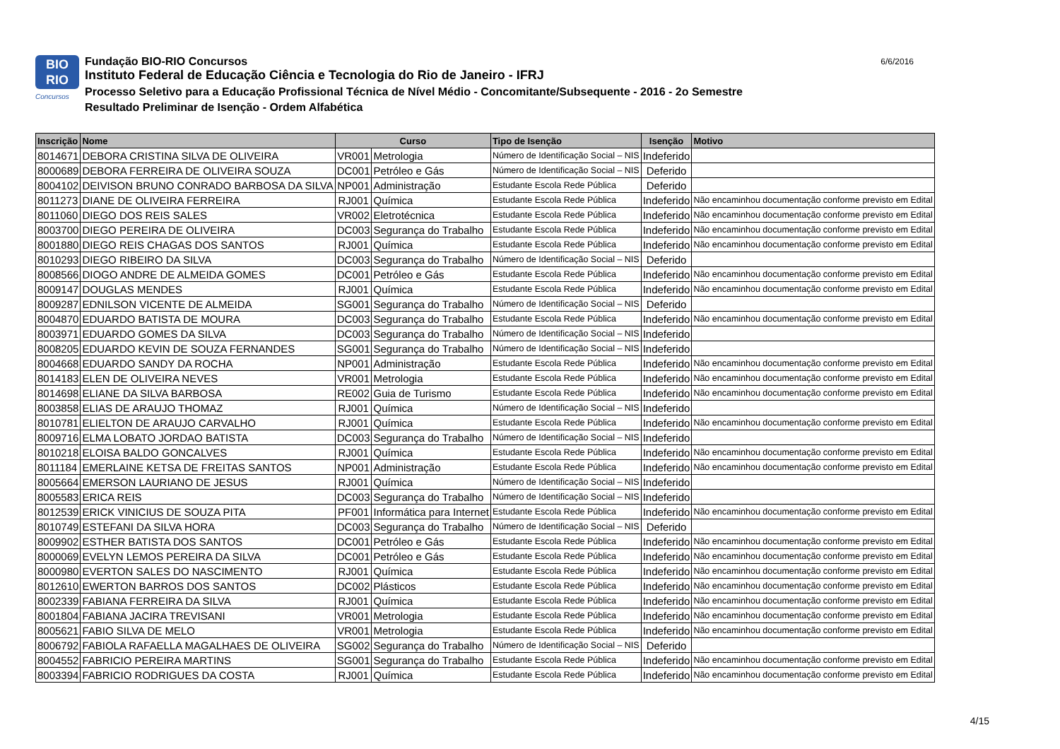BIO
RIO
Concursos
Fundação BIO-RIO Concursos
Instituto Federal de Educação Ciência e Tecnologia do Rio de Janeiro - IFRJ
Processo Seletivo para a Educação Profissional Técnica de Nível Médio - Concomitante/Subsequente - 2016 - 2o Semestre
Resultado Preliminar de Isenção - Ordem Alfabética
6/6/2016
| Inscrição | Nome | Curso | | Tipo de Isenção | Isenção | Motivo |
| --- | --- | --- | --- | --- | --- | --- |
| 8014671 | DEBORA CRISTINA SILVA DE OLIVEIRA | VR001 | Metrologia | Número de Identificação Social – NIS | Indeferido | |
| 8000689 | DEBORA FERREIRA DE OLIVEIRA SOUZA | DC001 | Petróleo e Gás | Número de Identificação Social – NIS | Deferido | |
| 8004102 | DEIVISON BRUNO CONRADO BARBOSA DA SILVA | NP001 | Administração | Estudante Escola Rede Pública | Deferido | |
| 8011273 | DIANE DE OLIVEIRA FERREIRA | RJ001 | Química | Estudante Escola Rede Pública | Indeferido | Não encaminhou documentação conforme previsto em Edital |
| 8011060 | DIEGO DOS REIS SALES | VR002 | Eletrotécnica | Estudante Escola Rede Pública | Indeferido | Não encaminhou documentação conforme previsto em Edital |
| 8003700 | DIEGO PEREIRA DE OLIVEIRA | DC003 | Segurança do Trabalho | Estudante Escola Rede Pública | Indeferido | Não encaminhou documentação conforme previsto em Edital |
| 8001880 | DIEGO REIS CHAGAS DOS SANTOS | RJ001 | Química | Estudante Escola Rede Pública | Indeferido | Não encaminhou documentação conforme previsto em Edital |
| 8010293 | DIEGO RIBEIRO DA SILVA | DC003 | Segurança do Trabalho | Número de Identificação Social – NIS | Deferido | |
| 8008566 | DIOGO ANDRE DE ALMEIDA GOMES | DC001 | Petróleo e Gás | Estudante Escola Rede Pública | Indeferido | Não encaminhou documentação conforme previsto em Edital |
| 8009147 | DOUGLAS MENDES | RJ001 | Química | Estudante Escola Rede Pública | Indeferido | Não encaminhou documentação conforme previsto em Edital |
| 8009287 | EDNILSON VICENTE DE ALMEIDA | SG001 | Segurança do Trabalho | Número de Identificação Social – NIS | Deferido | |
| 8004870 | EDUARDO BATISTA DE MOURA | DC003 | Segurança do Trabalho | Estudante Escola Rede Pública | Indeferido | Não encaminhou documentação conforme previsto em Edital |
| 8003971 | EDUARDO GOMES DA SILVA | DC003 | Segurança do Trabalho | Número de Identificação Social – NIS | Indeferido | |
| 8008205 | EDUARDO KEVIN DE SOUZA FERNANDES | SG001 | Segurança do Trabalho | Número de Identificação Social – NIS | Indeferido | |
| 8004668 | EDUARDO SANDY DA ROCHA | NP001 | Administração | Estudante Escola Rede Pública | Indeferido | Não encaminhou documentação conforme previsto em Edital |
| 8014183 | ELEN DE OLIVEIRA NEVES | VR001 | Metrologia | Estudante Escola Rede Pública | Indeferido | Não encaminhou documentação conforme previsto em Edital |
| 8014698 | ELIANE DA SILVA BARBOSA | RE002 | Guia de Turismo | Estudante Escola Rede Pública | Indeferido | Não encaminhou documentação conforme previsto em Edital |
| 8003858 | ELIAS DE ARAUJO THOMAZ | RJ001 | Química | Número de Identificação Social – NIS | Indeferido | |
| 8010781 | ELIELTON DE ARAUJO CARVALHO | RJ001 | Química | Estudante Escola Rede Pública | Indeferido | Não encaminhou documentação conforme previsto em Edital |
| 8009716 | ELMA LOBATO JORDAO BATISTA | DC003 | Segurança do Trabalho | Número de Identificação Social – NIS | Indeferido | |
| 8010218 | ELOISA BALDO GONCALVES | RJ001 | Química | Estudante Escola Rede Pública | Indeferido | Não encaminhou documentação conforme previsto em Edital |
| 8011184 | EMERLAINE KETSA DE FREITAS SANTOS | NP001 | Administração | Estudante Escola Rede Pública | Indeferido | Não encaminhou documentação conforme previsto em Edital |
| 8005664 | EMERSON LAURIANO DE JESUS | RJ001 | Química | Número de Identificação Social – NIS | Indeferido | |
| 8005583 | ERICA REIS | DC003 | Segurança do Trabalho | Número de Identificação Social – NIS | Indeferido | |
| 8012539 | ERICK VINICIUS DE SOUZA PITA | PF001 | Informática para Internet | Estudante Escola Rede Pública | Indeferido | Não encaminhou documentação conforme previsto em Edital |
| 8010749 | ESTEFANI DA SILVA HORA | DC003 | Segurança do Trabalho | Número de Identificação Social – NIS | Deferido | |
| 8009902 | ESTHER BATISTA DOS SANTOS | DC001 | Petróleo e Gás | Estudante Escola Rede Pública | Indeferido | Não encaminhou documentação conforme previsto em Edital |
| 8000069 | EVELYN LEMOS PEREIRA DA SILVA | DC001 | Petróleo e Gás | Estudante Escola Rede Pública | Indeferido | Não encaminhou documentação conforme previsto em Edital |
| 8000980 | EVERTON SALES DO NASCIMENTO | RJ001 | Química | Estudante Escola Rede Pública | Indeferido | Não encaminhou documentação conforme previsto em Edital |
| 8012610 | EWERTON BARROS DOS SANTOS | DC002 | Plásticos | Estudante Escola Rede Pública | Indeferido | Não encaminhou documentação conforme previsto em Edital |
| 8002339 | FABIANA FERREIRA DA SILVA | RJ001 | Química | Estudante Escola Rede Pública | Indeferido | Não encaminhou documentação conforme previsto em Edital |
| 8001804 | FABIANA JACIRA TREVISANI | VR001 | Metrologia | Estudante Escola Rede Pública | Indeferido | Não encaminhou documentação conforme previsto em Edital |
| 8005621 | FABIO SILVA DE MELO | VR001 | Metrologia | Estudante Escola Rede Pública | Indeferido | Não encaminhou documentação conforme previsto em Edital |
| 8006792 | FABIOLA RAFAELLA MAGALHAES DE OLIVEIRA | SG002 | Segurança do Trabalho | Número de Identificação Social – NIS | Deferido | |
| 8004552 | FABRICIO PEREIRA MARTINS | SG001 | Segurança do Trabalho | Estudante Escola Rede Pública | Indeferido | Não encaminhou documentação conforme previsto em Edital |
| 8003394 | FABRICIO RODRIGUES DA COSTA | RJ001 | Química | Estudante Escola Rede Pública | Indeferido | Não encaminhou documentação conforme previsto em Edital |
4/15